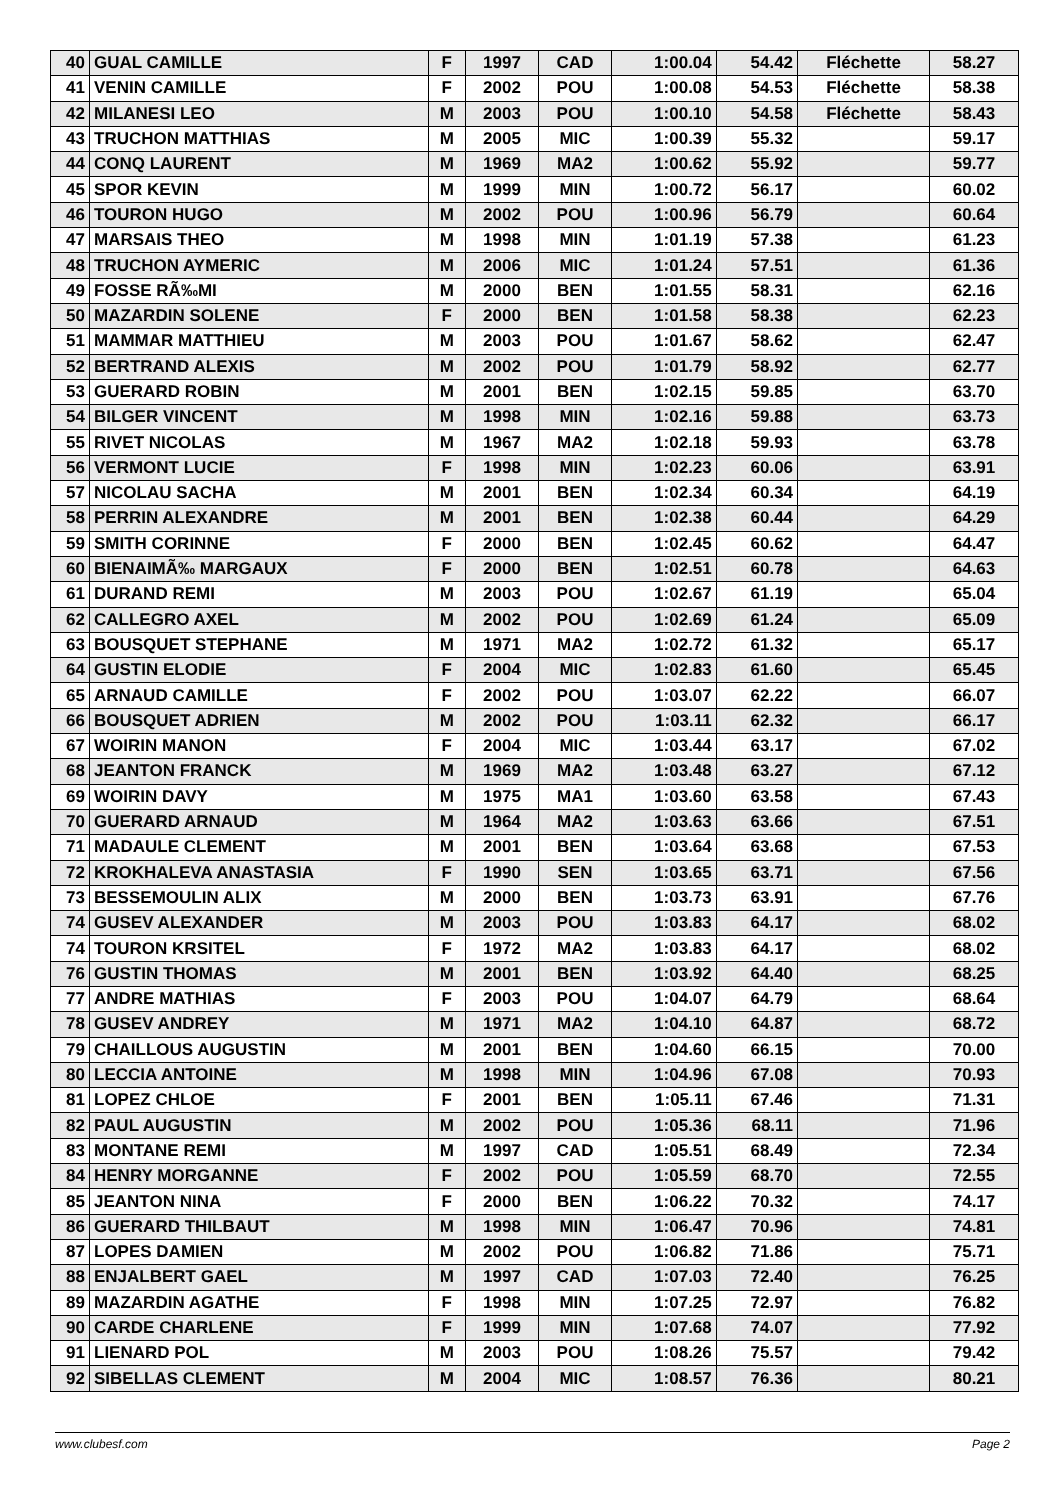| 40 | GUAL CAMILLE | F | 1997 | CAD | 1:00.04 | 54.42 | Fléchette | 58.27 |
| 41 | VENIN CAMILLE | F | 2002 | POU | 1:00.08 | 54.53 | Fléchette | 58.38 |
| 42 | MILANESI LEO | M | 2003 | POU | 1:00.10 | 54.58 | Fléchette | 58.43 |
| 43 | TRUCHON MATTHIAS | M | 2005 | MIC | 1:00.39 | 55.32 | | 59.17 |
| 44 | CONQ LAURENT | M | 1969 | MA2 | 1:00.62 | 55.92 | | 59.77 |
| 45 | SPOR KEVIN | M | 1999 | MIN | 1:00.72 | 56.17 | | 60.02 |
| 46 | TOURON HUGO | M | 2002 | POU | 1:00.96 | 56.79 | | 60.64 |
| 47 | MARSAIS THEO | M | 1998 | MIN | 1:01.19 | 57.38 | | 61.23 |
| 48 | TRUCHON AYMERIC | M | 2006 | MIC | 1:01.24 | 57.51 | | 61.36 |
| 49 | FOSSE RÃ‰MI | M | 2000 | BEN | 1:01.55 | 58.31 | | 62.16 |
| 50 | MAZARDIN SOLENE | F | 2000 | BEN | 1:01.58 | 58.38 | | 62.23 |
| 51 | MAMMAR MATTHIEU | M | 2003 | POU | 1:01.67 | 58.62 | | 62.47 |
| 52 | BERTRAND ALEXIS | M | 2002 | POU | 1:01.79 | 58.92 | | 62.77 |
| 53 | GUERARD ROBIN | M | 2001 | BEN | 1:02.15 | 59.85 | | 63.70 |
| 54 | BILGER VINCENT | M | 1998 | MIN | 1:02.16 | 59.88 | | 63.73 |
| 55 | RIVET NICOLAS | M | 1967 | MA2 | 1:02.18 | 59.93 | | 63.78 |
| 56 | VERMONT LUCIE | F | 1998 | MIN | 1:02.23 | 60.06 | | 63.91 |
| 57 | NICOLAU SACHA | M | 2001 | BEN | 1:02.34 | 60.34 | | 64.19 |
| 58 | PERRIN ALEXANDRE | M | 2001 | BEN | 1:02.38 | 60.44 | | 64.29 |
| 59 | SMITH CORINNE | F | 2000 | BEN | 1:02.45 | 60.62 | | 64.47 |
| 60 | BIENAIMÃ‰ MARGAUX | F | 2000 | BEN | 1:02.51 | 60.78 | | 64.63 |
| 61 | DURAND REMI | M | 2003 | POU | 1:02.67 | 61.19 | | 65.04 |
| 62 | CALLEGRO AXEL | M | 2002 | POU | 1:02.69 | 61.24 | | 65.09 |
| 63 | BOUSQUET STEPHANE | M | 1971 | MA2 | 1:02.72 | 61.32 | | 65.17 |
| 64 | GUSTIN ELODIE | F | 2004 | MIC | 1:02.83 | 61.60 | | 65.45 |
| 65 | ARNAUD CAMILLE | F | 2002 | POU | 1:03.07 | 62.22 | | 66.07 |
| 66 | BOUSQUET ADRIEN | M | 2002 | POU | 1:03.11 | 62.32 | | 66.17 |
| 67 | WOIRIN MANON | F | 2004 | MIC | 1:03.44 | 63.17 | | 67.02 |
| 68 | JEANTON FRANCK | M | 1969 | MA2 | 1:03.48 | 63.27 | | 67.12 |
| 69 | WOIRIN DAVY | M | 1975 | MA1 | 1:03.60 | 63.58 | | 67.43 |
| 70 | GUERARD ARNAUD | M | 1964 | MA2 | 1:03.63 | 63.66 | | 67.51 |
| 71 | MADAULE CLEMENT | M | 2001 | BEN | 1:03.64 | 63.68 | | 67.53 |
| 72 | KROKHALEVA ANASTASIA | F | 1990 | SEN | 1:03.65 | 63.71 | | 67.56 |
| 73 | BESSEMOULIN ALIX | M | 2000 | BEN | 1:03.73 | 63.91 | | 67.76 |
| 74 | GUSEV ALEXANDER | M | 2003 | POU | 1:03.83 | 64.17 | | 68.02 |
| 74 | TOURON KRSITEL | F | 1972 | MA2 | 1:03.83 | 64.17 | | 68.02 |
| 76 | GUSTIN THOMAS | M | 2001 | BEN | 1:03.92 | 64.40 | | 68.25 |
| 77 | ANDRE MATHIAS | F | 2003 | POU | 1:04.07 | 64.79 | | 68.64 |
| 78 | GUSEV ANDREY | M | 1971 | MA2 | 1:04.10 | 64.87 | | 68.72 |
| 79 | CHAILLOUS AUGUSTIN | M | 2001 | BEN | 1:04.60 | 66.15 | | 70.00 |
| 80 | LECCIA ANTOINE | M | 1998 | MIN | 1:04.96 | 67.08 | | 70.93 |
| 81 | LOPEZ CHLOE | F | 2001 | BEN | 1:05.11 | 67.46 | | 71.31 |
| 82 | PAUL AUGUSTIN | M | 2002 | POU | 1:05.36 | 68.11 | | 71.96 |
| 83 | MONTANE REMI | M | 1997 | CAD | 1:05.51 | 68.49 | | 72.34 |
| 84 | HENRY MORGANNE | F | 2002 | POU | 1:05.59 | 68.70 | | 72.55 |
| 85 | JEANTON NINA | F | 2000 | BEN | 1:06.22 | 70.32 | | 74.17 |
| 86 | GUERARD THILBAUT | M | 1998 | MIN | 1:06.47 | 70.96 | | 74.81 |
| 87 | LOPES DAMIEN | M | 2002 | POU | 1:06.82 | 71.86 | | 75.71 |
| 88 | ENJALBERT GAEL | M | 1997 | CAD | 1:07.03 | 72.40 | | 76.25 |
| 89 | MAZARDIN AGATHE | F | 1998 | MIN | 1:07.25 | 72.97 | | 76.82 |
| 90 | CARDE CHARLENE | F | 1999 | MIN | 1:07.68 | 74.07 | | 77.92 |
| 91 | LIENARD POL | M | 2003 | POU | 1:08.26 | 75.57 | | 79.42 |
| 92 | SIBELLAS CLEMENT | M | 2004 | MIC | 1:08.57 | 76.36 | | 80.21 |
www.clubesf.com Page 2